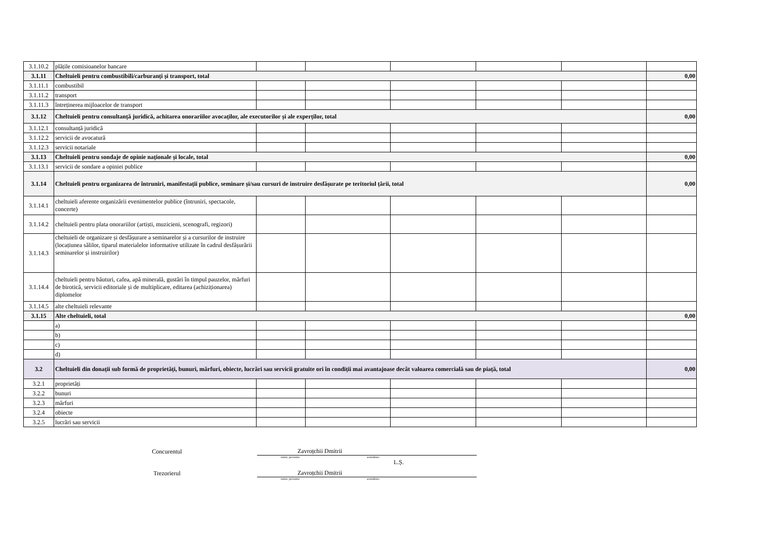| 3.1.10.2 | plățile comisioanelor bancare | | | | | | |
| 3.1.11 | Cheltuieli pentru combustibili/carburanți și transport, total | | | | | | 0,00 |
| 3.1.11.1 | combustibil | | | | | | |
| 3.1.11.2 | transport | | | | | | |
| 3.1.11.3 | întreținerea mijloacelor de transport | | | | | | |
| 3.1.12 | Cheltuieli pentru consultanță juridică, achitarea onorariilor avocaților, ale executorilor și ale experților, total | | | | | | 0,00 |
| 3.1.12.1 | consultanță juridică | | | | | | |
| 3.1.12.2 | servicii de avocatură | | | | | | |
| 3.1.12.3 | servicii notariale | | | | | | |
| 3.1.13 | Cheltuieli pentru sondaje de opinie naționale și locale, total | | | | | | 0,00 |
| 3.1.13.1 | servicii de sondare a opiniei publice | | | | | | |
| 3.1.14 | Cheltuieli pentru organizarea de întruniri, manifestații publice, seminare și/sau cursuri de instruire desfășurate pe teritoriul țării, total | | | | | | 0,00 |
| 3.1.14.1 | cheltuieli aferente organizării evenimentelor publice (întruniri, spectacole, concerte) | | | | | | |
| 3.1.14.2 | cheltuieli pentru plata onorariilor (artiști, muzicieni, scenografi, regizori) | | | | | | |
| 3.1.14.3 | cheltuieli de organizare și desfășurare a seminarelor și a cursurilor de instruire (locațiunea sălilor, tiparul materialelor informative utilizate în cadrul desfășurării seminarelor și instruirilor) | | | | | | |
| 3.1.14.4 | cheltuieli pentru băuturi, cafea, apă minerală, gustări în timpul pauzelor, mărfuri de birotică, servicii editoriale și de multiplicare, editarea (achiziționarea) diplomelor | | | | | | |
| 3.1.14.5 | alte cheltuieli relevante | | | | | | |
| 3.1.15 | Alte cheltuieli, total | | | | | | 0,00 |
| | a) | | | | | | |
| | b) | | | | | | |
| | c) | | | | | | |
| | d) | | | | | | |
| 3.2 | Cheltuieli din donații sub formă de proprietăți, bunuri, mărfuri, obiecte, lucrări sau servicii gratuite ori în condiții mai avantajoase decât valoarea comercială sau de piață, total | | | | | | 0,00 |
| 3.2.1 | proprietăți | | | | | | |
| 3.2.2 | bunuri | | | | | | |
| 3.2.3 | mărfuri | | | | | | |
| 3.2.4 | obiecte | | | | | | |
| 3.2.5 | lucrări sau servicii | | | | | | |
Concurentul
Zavroțchii Dmitrii
nume, prenume semnătura
L.Ș.
Trezorierul
Zavroțchii Dmitrii
nume, prenume semnătura